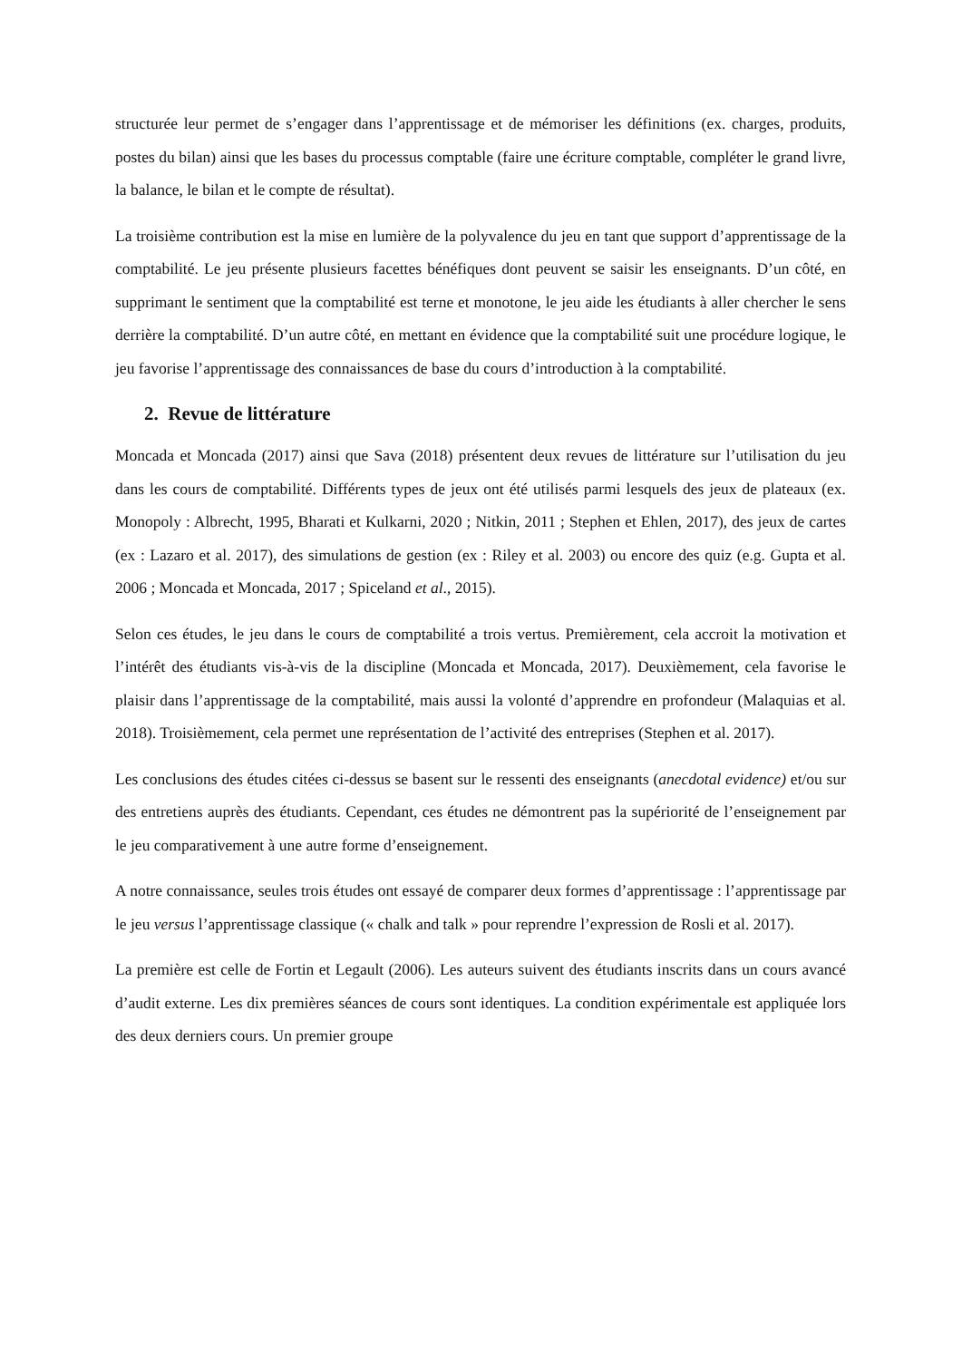structurée leur permet de s’engager dans l’apprentissage et de mémoriser les définitions (ex. charges, produits, postes du bilan) ainsi que les bases du processus comptable (faire une écriture comptable, compléter le grand livre, la balance, le bilan et le compte de résultat).
La troisième contribution est la mise en lumière de la polyvalence du jeu en tant que support d’apprentissage de la comptabilité. Le jeu présente plusieurs facettes bénéfiques dont peuvent se saisir les enseignants. D’un côté, en supprimant le sentiment que la comptabilité est terne et monotone, le jeu aide les étudiants à aller chercher le sens derrière la comptabilité. D’un autre côté, en mettant en évidence que la comptabilité suit une procédure logique, le jeu favorise l’apprentissage des connaissances de base du cours d’introduction à la comptabilité.
2. Revue de littérature
Moncada et Moncada (2017) ainsi que Sava (2018) présentent deux revues de littérature sur l’utilisation du jeu dans les cours de comptabilité. Différents types de jeux ont été utilisés parmi lesquels des jeux de plateaux (ex. Monopoly : Albrecht, 1995, Bharati et Kulkarni, 2020 ; Nitkin, 2011 ; Stephen et Ehlen, 2017), des jeux de cartes (ex : Lazaro et al. 2017), des simulations de gestion (ex : Riley et al. 2003) ou encore des quiz (e.g. Gupta et al. 2006 ; Moncada et Moncada, 2017 ; Spiceland et al., 2015).
Selon ces études, le jeu dans le cours de comptabilité a trois vertus. Premièrement, cela accroit la motivation et l’intérêt des étudiants vis-à-vis de la discipline (Moncada et Moncada, 2017). Deuxièmement, cela favorise le plaisir dans l’apprentissage de la comptabilité, mais aussi la volonté d’apprendre en profondeur (Malaquias et al. 2018). Troisièmement, cela permet une représentation de l’activité des entreprises (Stephen et al. 2017).
Les conclusions des études citées ci-dessus se basent sur le ressenti des enseignants (anecdotal evidence) et/ou sur des entretiens auprès des étudiants. Cependant, ces études ne démontrent pas la supériorité de l’enseignement par le jeu comparativement à une autre forme d’enseignement.
A notre connaissance, seules trois études ont essayé de comparer deux formes d’apprentissage : l’apprentissage par le jeu versus l’apprentissage classique (« chalk and talk » pour reprendre l’expression de Rosli et al. 2017).
La première est celle de Fortin et Legault (2006). Les auteurs suivent des étudiants inscrits dans un cours avancé d’audit externe. Les dix premières séances de cours sont identiques. La condition expérimentale est appliquée lors des deux derniers cours. Un premier groupe